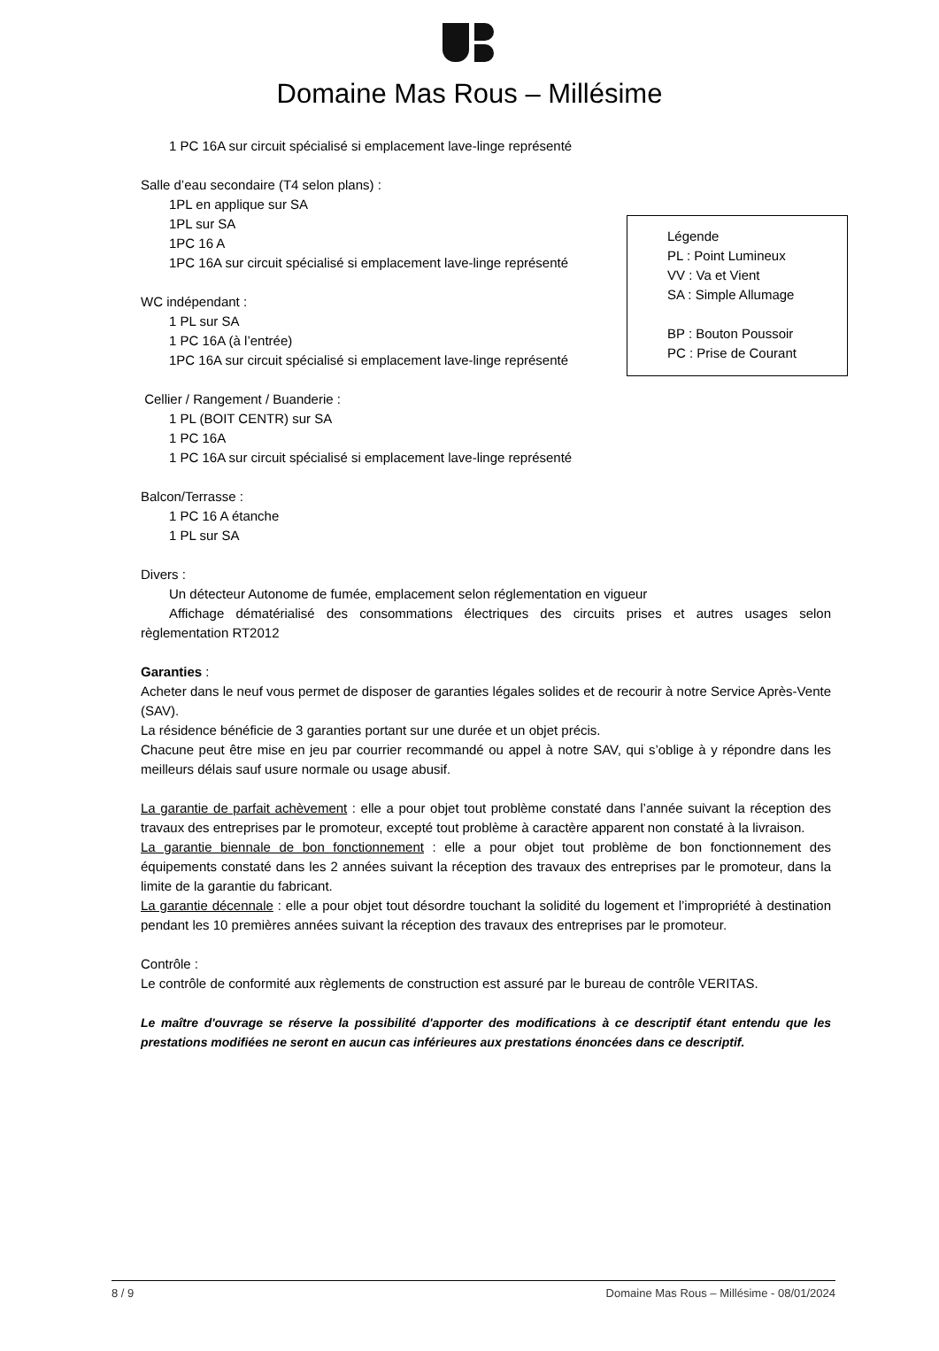Domaine Mas Rous – Millésime
Légende
PL : Point Lumineux
VV : Va et Vient
SA : Simple Allumage
BP : Bouton Poussoir
PC : Prise de Courant
1 PC 16A sur circuit spécialisé si emplacement lave-linge représenté
Salle d’eau secondaire (T4 selon plans) :
1PL en applique sur SA
1PL sur SA
1PC 16 A
1PC 16A sur circuit spécialisé si emplacement lave-linge représenté
WC indépendant :
1 PL sur SA
1 PC 16A (à l’entrée)
1PC 16A sur circuit spécialisé si emplacement lave-linge représenté
Cellier / Rangement / Buanderie :
1 PL (BOIT CENTR) sur SA
1 PC 16A
1 PC 16A sur circuit spécialisé si emplacement lave-linge représenté
Balcon/Terrasse :
1 PC 16 A étanche
1 PL sur SA
Divers :
Un détecteur Autonome de fumée, emplacement selon réglementation en vigueur
Affichage dématérialisé des consommations électriques des circuits prises et autres usages selon règlementation RT2012
Garanties :
Acheter dans le neuf vous permet de disposer de garanties légales solides et de recourir à notre Service Après-Vente (SAV).
La résidence bénéficie de 3 garanties portant sur une durée et un objet précis.
Chacune peut être mise en jeu par courrier recommandé ou appel à notre SAV, qui s’oblige à y répondre dans les meilleurs délais sauf usure normale ou usage abusif.
La garantie de parfait achèvement : elle a pour objet tout problème constaté dans l’année suivant la réception des travaux des entreprises par le promoteur, excepté tout problème à caractère apparent non constaté à la livraison.
La garantie biennale de bon fonctionnement : elle a pour objet tout problème de bon fonctionnement des équipements constaté dans les 2 années suivant la réception des travaux des entreprises par le promoteur, dans la limite de la garantie du fabricant.
La garantie décennale : elle a pour objet tout désordre touchant la solidité du logement et l’impropriété à destination pendant les 10 premières années suivant la réception des travaux des entreprises par le promoteur.
Contrôle :
Le contrôle de conformité aux règlements de construction est assuré par le bureau de contrôle VERITAS.
Le maître d'ouvrage se réserve la possibilité d'apporter des modifications à ce descriptif étant entendu que les prestations modifiées ne seront en aucun cas inférieures aux prestations énoncées dans ce descriptif.
8 / 9 Domaine Mas Rous – Millésime - 08/01/2024